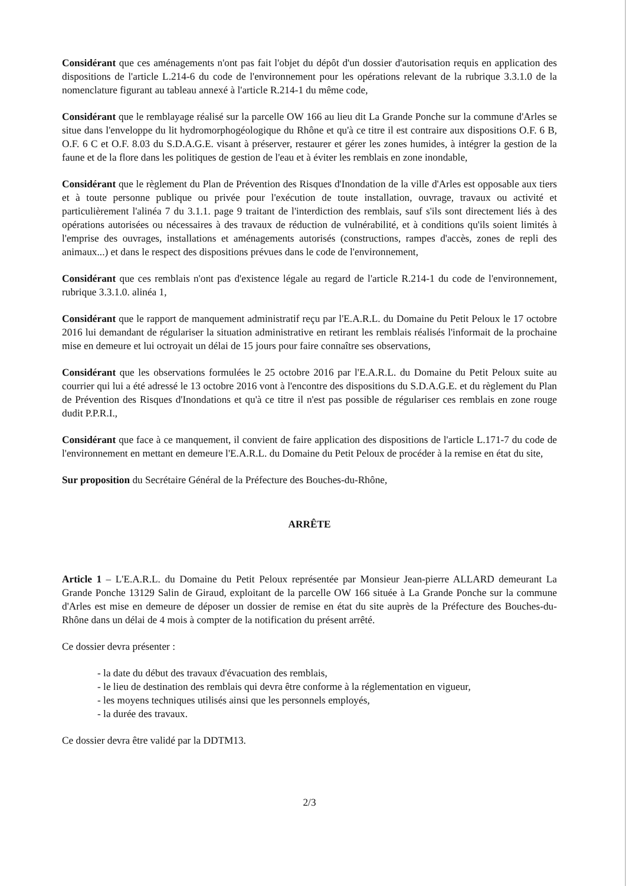Considérant que ces aménagements n'ont pas fait l'objet du dépôt d'un dossier d'autorisation requis en application des dispositions de l'article L.214-6 du code de l'environnement pour les opérations relevant de la rubrique 3.3.1.0 de la nomenclature figurant au tableau annexé à l'article R.214-1 du même code,
Considérant que le remblayage réalisé sur la parcelle OW 166 au lieu dit La Grande Ponche sur la commune d'Arles se situe dans l'enveloppe du lit hydromorphogéologique du Rhône et qu'à ce titre il est contraire aux dispositions O.F. 6 B, O.F. 6 C et O.F. 8.03 du S.D.A.G.E. visant à préserver, restaurer et gérer les zones humides, à intégrer la gestion de la faune et de la flore dans les politiques de gestion de l'eau et à éviter les remblais en zone inondable,
Considérant que le règlement du Plan de Prévention des Risques d'Inondation de la ville d'Arles est opposable aux tiers et à toute personne publique ou privée pour l'exécution de toute installation, ouvrage, travaux ou activité et particulièrement l'alinéa 7 du 3.1.1. page 9 traitant de l'interdiction des remblais, sauf s'ils sont directement liés à des opérations autorisées ou nécessaires à des travaux de réduction de vulnérabilité, et à conditions qu'ils soient limités à l'emprise des ouvrages, installations et aménagements autorisés (constructions, rampes d'accès, zones de repli des animaux...) et dans le respect des dispositions prévues dans le code de l'environnement,
Considérant que ces remblais n'ont pas d'existence légale au regard de l'article R.214-1 du code de l'environnement, rubrique 3.3.1.0. alinéa 1,
Considérant que le rapport de manquement administratif reçu par l'E.A.R.L. du Domaine du Petit Peloux le 17 octobre 2016 lui demandant de régulariser la situation administrative en retirant les remblais réalisés l'informait de la prochaine mise en demeure et lui octroyait un délai de 15 jours pour faire connaître ses observations,
Considérant que les observations formulées le 25 octobre 2016 par l'E.A.R.L. du Domaine du Petit Peloux suite au courrier qui lui a été adressé le 13 octobre 2016 vont à l'encontre des dispositions du S.D.A.G.E. et du règlement du Plan de Prévention des Risques d'Inondations et qu'à ce titre il n'est pas possible de régulariser ces remblais en zone rouge dudit P.P.R.I.,
Considérant que face à ce manquement, il convient de faire application des dispositions de l'article L.171-7 du code de l'environnement en mettant en demeure l'E.A.R.L. du Domaine du Petit Peloux de procéder à la remise en état du site,
Sur proposition du Secrétaire Général de la Préfecture des Bouches-du-Rhône,
ARRÊTE
Article 1 – L'E.A.R.L. du Domaine du Petit Peloux représentée par Monsieur Jean-pierre ALLARD demeurant La Grande Ponche 13129 Salin de Giraud, exploitant de la parcelle OW 166 située à La Grande Ponche sur la commune d'Arles est mise en demeure de déposer un dossier de remise en état du site auprès de la Préfecture des Bouches-du-Rhône dans un délai de 4 mois à compter de la notification du présent arrêté.
Ce dossier devra présenter :
- la date du début des travaux d'évacuation des remblais,
- le lieu de destination des remblais qui devra être conforme à la réglementation en vigueur,
- les moyens techniques utilisés ainsi que les personnels employés,
- la durée des travaux.
Ce dossier devra être validé par la DDTM13.
2/3